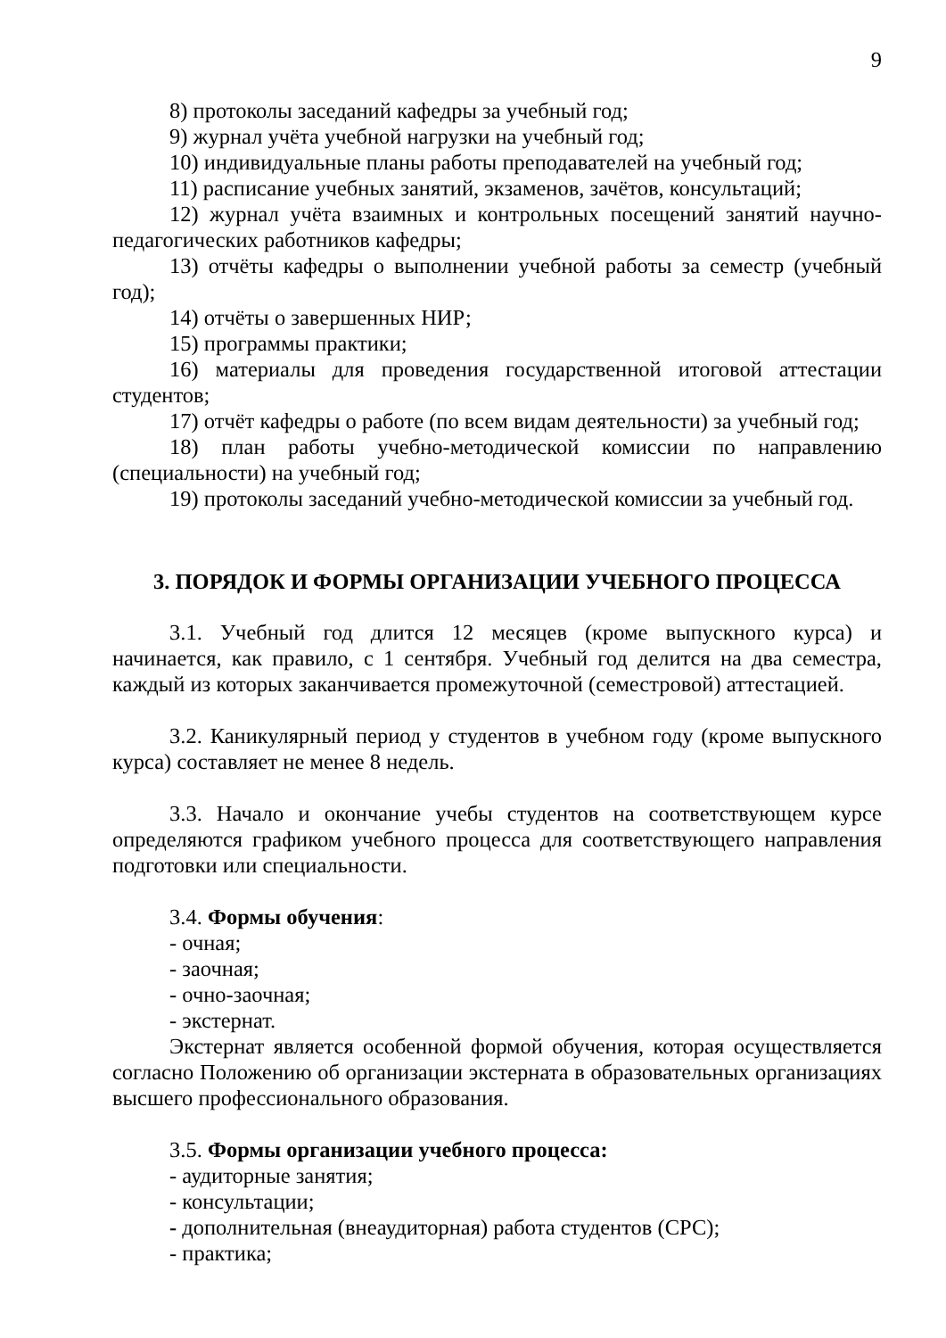9
8) протоколы заседаний кафедры за учебный год;
9) журнал учёта учебной нагрузки на учебный год;
10) индивидуальные планы работы преподавателей на учебный год;
11) расписание учебных занятий, экзаменов, зачётов, консультаций;
12) журнал учёта взаимных и контрольных посещений занятий научно-педагогических работников кафедры;
13) отчёты кафедры о выполнении учебной работы за семестр (учебный год);
14) отчёты о завершенных НИР;
15) программы практики;
16) материалы для проведения государственной итоговой аттестации студентов;
17) отчёт кафедры о работе (по всем видам деятельности) за учебный год;
18) план работы учебно-методической комиссии по направлению (специальности) на учебный год;
19) протоколы заседаний учебно-методической комиссии за учебный год.
3. ПОРЯДОК И ФОРМЫ ОРГАНИЗАЦИИ УЧЕБНОГО ПРОЦЕССА
3.1. Учебный год длится 12 месяцев (кроме выпускного курса) и начинается, как правило, с 1 сентября. Учебный год делится на два семестра, каждый из которых заканчивается промежуточной (семестровой) аттестацией.
3.2. Каникулярный период у студентов в учебном году (кроме выпускного курса) составляет не менее 8 недель.
3.3. Начало и окончание учебы студентов на соответствующем курсе определяются графиком учебного процесса для соответствующего направления подготовки или специальности.
3.4. Формы обучения:
- очная;
- заочная;
- очно-заочная;
- экстернат.
Экстернат является особенной формой обучения, которая осуществляется согласно Положению об организации экстерната в образовательных организациях высшего профессионального образования.
3.5. Формы организации учебного процесса:
- аудиторные занятия;
- консультации;
- дополнительная (внеаудиторная) работа студентов (СРС);
- практика;